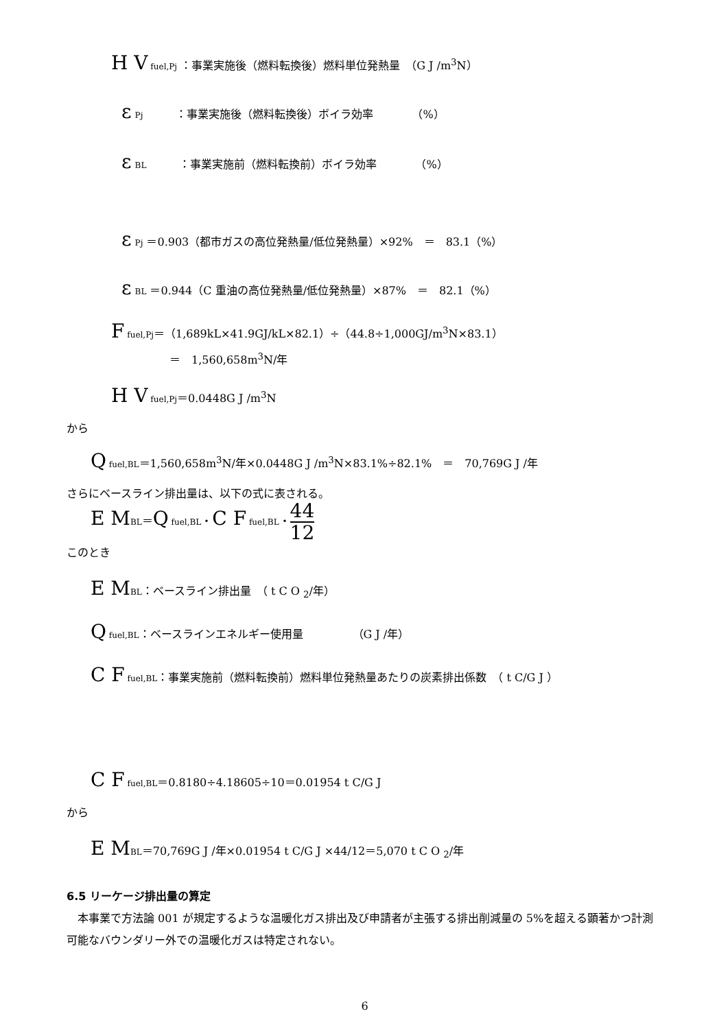H V fuel,Pj ：事業実施後（燃料転換後）燃料単位発熱量　（G J /m<sup>3</sup>N）
ε Pj　　　：事業実施後（燃料転換後）ボイラ効率　　　　（%）
ε BL　　　：事業実施前（燃料転換前）ボイラ効率　　　　（%）
ε Pj ＝0.903（都市ガスの高位発熱量/低位発熱量）×92%　＝　83.1（%）
ε BL ＝0.944（C 重油の高位発熱量/低位発熱量）×87%　＝　82.1（%）
F fuel,Pj＝（1,689kL×41.9GJ/kL×82.1）÷（44.8÷1,000GJ/m<sup>3</sup>N×83.1）
＝　1,560,658m<sup>3</sup>N/年
H V fuel,Pj＝0.0448G J /m<sup>3</sup>N
から
Q fuel,BL＝1,560,658m<sup>3</sup>N/年×0.0448G J /m<sup>3</sup>N×83.1%÷82.1%　＝　70,769G J /年
さらにベースライン排出量は、以下の式に表される。
E M BL＝Q fuel,BL・C F fuel,BL・44 12
このとき
E M BL：ベースライン排出量　（ t C O <sub>2</sub>/年）
Q fuel,BL：ベースラインエネルギー使用量　　　　　（G J /年）
C F fuel,BL：事業実施前（燃料転換前）燃料単位発熱量あたりの炭素排出係数　（ t C/G J ）
C F fuel,BL＝0.8180÷4.18605÷10＝0.01954 t C/G J
から
E M BL＝70,769G J /年×0.01954 t C/G J ×44/12＝5,070 t C O <sub>2</sub>/年
6.5 リーケージ排出量の算定
　本事業で方法論 001 が規定するような温暖化ガス排出及び申請者が主張する排出削減量の 5%を超える顕著かつ計測可能なバウンダリー外での温暖化ガスは特定されない。
6